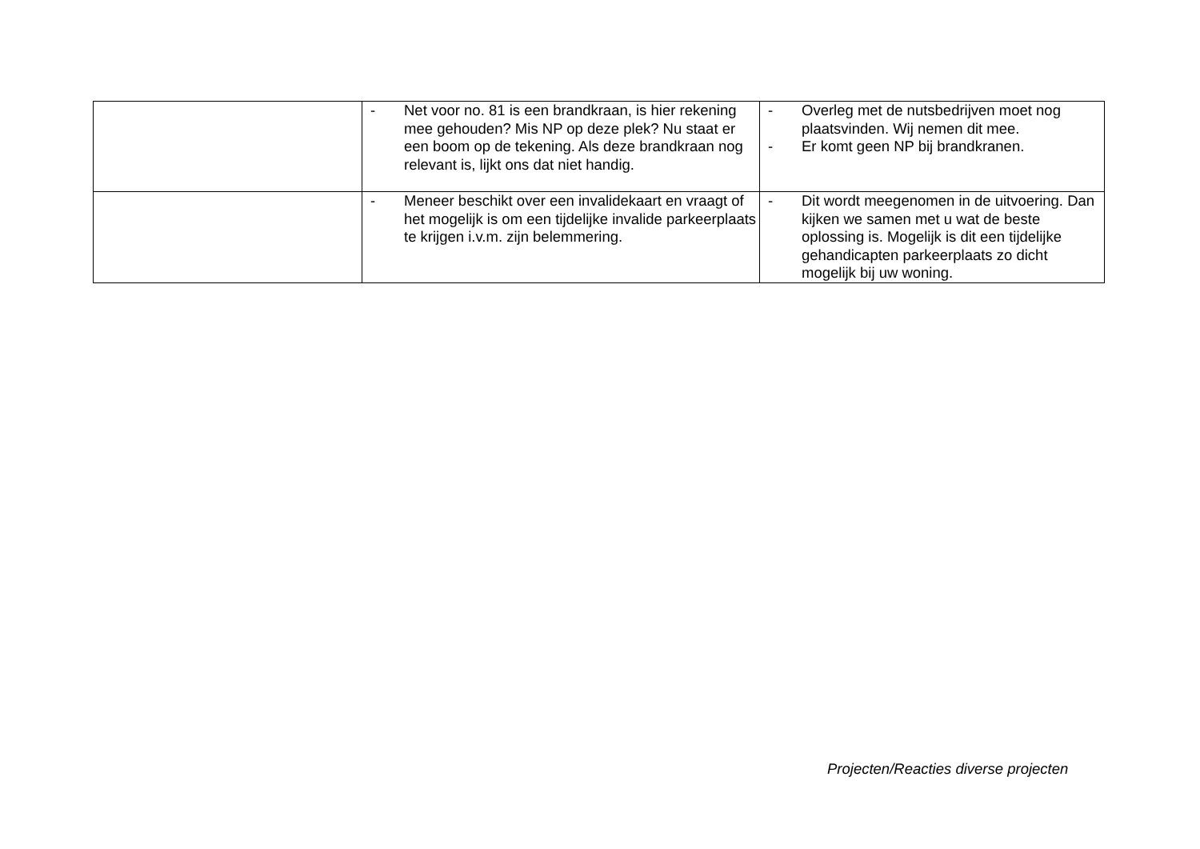| | - Net voor no. 81 is een brandkraan, is hier rekening mee gehouden? Mis NP op deze plek? Nu staat er een boom op de tekening. Als deze brandkraan nog relevant is, lijkt ons dat niet handig. | - Overleg met de nutsbedrijven moet nog plaatsvinden. Wij nemen dit mee. - Er komt geen NP bij brandkranen. |
| | - Meneer beschikt over een invalidekaart en vraagt of het mogelijk is om een tijdelijke invalide parkeerplaats te krijgen i.v.m. zijn belemmering. | - Dit wordt meegenomen in de uitvoering. Dan kijken we samen met u wat de beste oplossing is. Mogelijk is dit een tijdelijke gehandicapten parkeerplaats zo dicht mogelijk bij uw woning. |
Projecten/Reacties diverse projecten